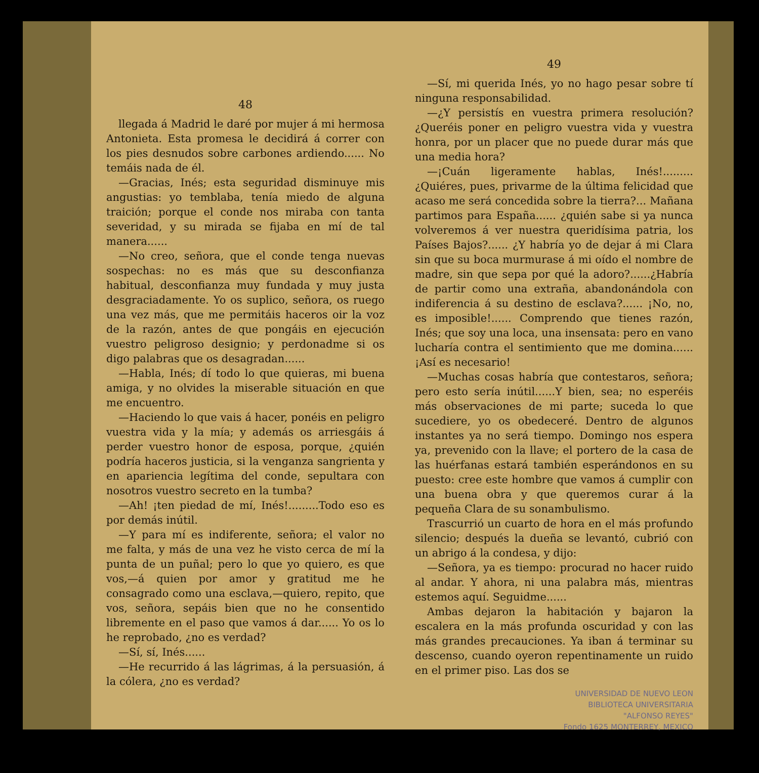48
llegada á Madrid le daré por mujer á mi hermosa Antonieta. Esta promesa le decidirá á correr con los pies desnudos sobre carbones ardiendo...... No temáis nada de él.
—Gracias, Inés; esta seguridad disminuye mis angustias: yo temblaba, tenía miedo de alguna traición; porque el conde nos miraba con tanta severidad, y su mirada se fijaba en mí de tal manera......
—No creo, señora, que el conde tenga nuevas sospechas: no es más que su desconfianza habitual, desconfianza muy fundada y muy justa desgraciadamente. Yo os suplico, señora, os ruego una vez más, que me permitáis haceros oir la voz de la razón, antes de que pongáis en ejecución vuestro peligroso designio; y perdonadme si os digo palabras que os desagradan......
—Habla, Inés; dí todo lo que quieras, mi buena amiga, y no olvides la miserable situación en que me encuentro.
—Haciendo lo que vais á hacer, ponéis en peligro vuestra vida y la mía; y además os arriesgáis á perder vuestro honor de esposa, porque, ¿quién podría haceros justicia, si la venganza sangrienta y en apariencia legítima del conde, sepultara con nosotros vuestro secreto en la tumba?
—Ah! ¡ten piedad de mí, Inés!.........Todo eso es por demás inútil.
—Y para mí es indiferente, señora; el valor no me falta, y más de una vez he visto cerca de mí la punta de un puñal; pero lo que yo quiero, es que vos,—á quien por amor y gratitud me he consagrado como una esclava,—quiero, repito, que vos, señora, sepáis bien que no he consentido libremente en el paso que vamos á dar...... Yo os lo he reprobado, ¿no es verdad?
—Sí, sí, Inés......
—He recurrido á las lágrimas, á la persuasión, á la cólera, ¿no es verdad?
49
—Sí, mi querida Inés, yo no hago pesar sobre tí ninguna responsabilidad.
—¿Y persistís en vuestra primera resolución? ¿Queréis poner en peligro vuestra vida y vuestra honra, por un placer que no puede durar más que una media hora?
—¡Cuán ligeramente hablas, Inés!......... ¿Quiéres, pues, privarme de la última felicidad que acaso me será concedida sobre la tierra?... Mañana partimos para España...... ¿quién sabe si ya nunca volveremos á ver nuestra queridísima patria, los Países Bajos?...... ¿Y habría yo de dejar á mi Clara sin que su boca murmurase á mi oído el nombre de madre, sin que sepa por qué la adoro?......¿Habría de partir como una extraña, abandonándola con indiferencia á su destino de esclava?...... ¡No, no, es imposible!...... Comprendo que tienes razón, Inés; que soy una loca, una insensata: pero en vano lucharía contra el sentimiento que me domina...... ¡Así es necesario!
—Muchas cosas habría que contestaros, señora; pero esto sería inútil......Y bien, sea; no esperéis más observaciones de mi parte; suceda lo que sucediere, yo os obedeceré. Dentro de algunos instantes ya no será tiempo. Domingo nos espera ya, prevenido con la llave; el portero de la casa de las huérfanas estará también esperándonos en su puesto: cree este hombre que vamos á cumplir con una buena obra y que queremos curar á la pequeña Clara de su sonambulismo.
Trascurrió un cuarto de hora en el más profundo silencio; después la dueña se levantó, cubrió con un abrigo á la condesa, y dijo:
—Señora, ya es tiempo: procurad no hacer ruido al andar. Y ahora, ni una palabra más, mientras estemos aquí. Seguidme......
Ambas dejaron la habitación y bajaron la escalera en la más profunda oscuridad y con las más grandes precauciones. Ya iban á terminar su descenso, cuando oyeron repentinamente un ruido en el primer piso. Las dos se
UNIVERSIDAD DE NUEVO LEON
BIBLIOTECA UNIVERSITARIA
"ALFONSO REYES"
Fondo 1625 MONTERREY, MEXICO